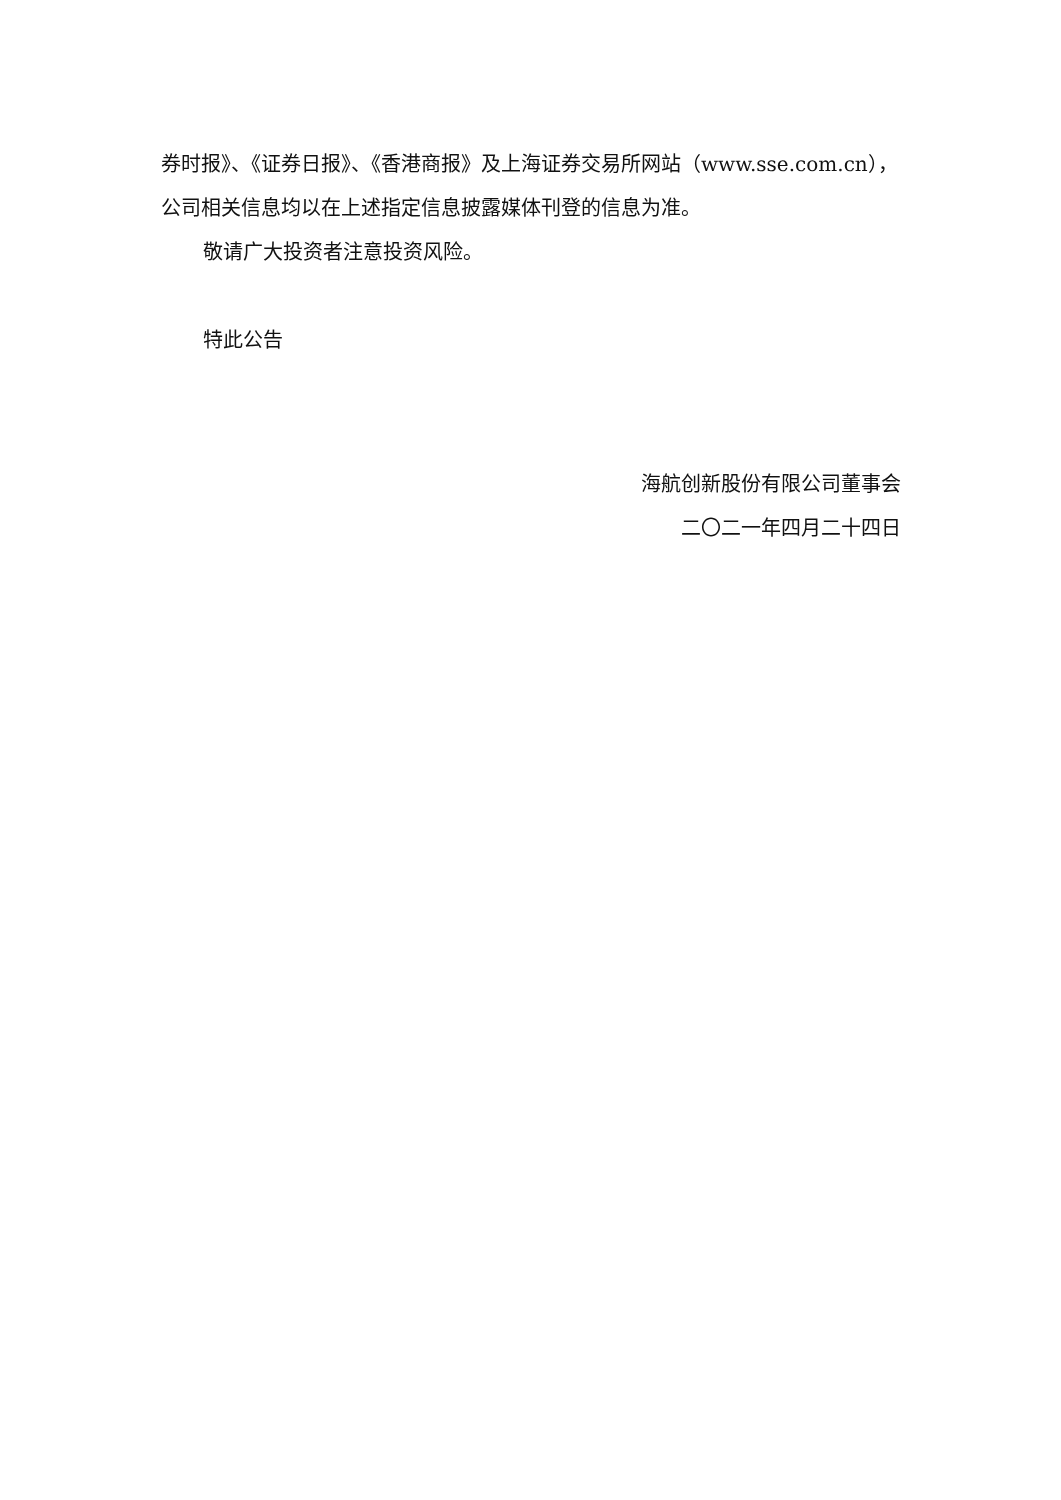券时报》、《证券日报》、《香港商报》及上海证券交易所网站（www.sse.com.cn），
公司相关信息均以在上述指定信息披露媒体刊登的信息为准。
敬请广大投资者注意投资风险。
特此公告
海航创新股份有限公司董事会
二〇二一年四月二十四日